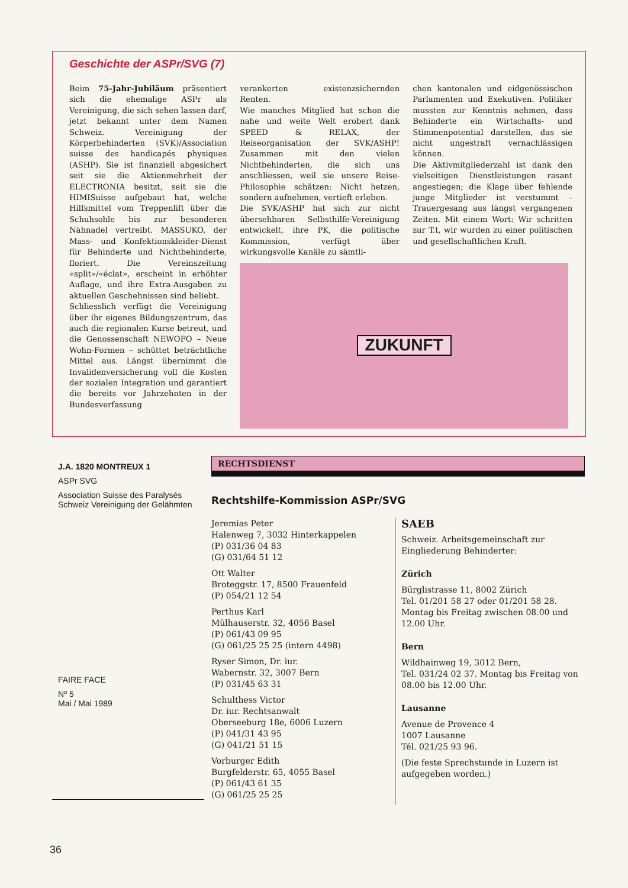Geschichte der ASPr/SVG (7)
Beim 75-Jahr-Jubiläum präsentiert sich die ehemalige ASPr als Vereinigung, die sich sehen lassen darf, jetzt bekannt unter dem Namen Schweiz. Vereinigung der Körperbehinderten (SVK)/Association suisse des handicapés physiques (ASHP). Sie ist finanziell abgesichert seit sie die Aktienmehrheit der ELECTRONIA besitzt, seit sie die HIMISuisse aufgebaut hat, welche Hilfsmittel vom Treppenlift über die Schuhsohle bis zur besonderen Nähnadel vertreibt. MASSUKO, der Mass- und Konfektionskleider-Dienst für Behinderte und Nichtbehinderte, floriert. Die Vereinszeitung «split»/«éclat», erscheint in erhöhter Auflage, und ihre Extra-Ausgaben zu aktuellen Geschehnissen sind beliebt.
Schliesslich verfügt die Vereinigung über ihr eigenes Bildungszentrum, das auch die regionalen Kurse betreut, und die Genossenschaft NEWOFO – Neue Wohn-Formen – schüttet beträchtliche Mittel aus. Längst übernimmt die Invalidenversicherung voll die Kosten der sozialen Integration und garantiert die bereits vor Jahrzehnten in der Bundesverfassung
verankerten existenzsichernden Renten.
Wie manches Mitglied hat schon die nahe und weite Welt erobert dank SPEED & RELAX, der Reiseorganisation der SVK/ASHP! Zusammen mit den vielen Nichtbehinderten, die sich uns anschliessen, weil sie unsere Reise-Philosophie schätzen: Nicht hetzen, sondern aufnehmen, vertieft erleben.
Die SVK/ASHP hat sich zur nicht übersehbaren Selbsthilfe-Vereinigung entwickelt, ihre PK, die politische Kommission, verfügt über wirkungsvolle Kanäle zu sämtli-
chen kantonalen und eidgenössischen Parlamenten und Exekutiven. Politiker mussten zur Kenntnis nehmen, dass Behinderte ein Wirtschafts- und Stimmenpotential darstellen, das sie nicht ungestraft vernachlässigen können.
Die Aktivmitgliederzahl ist dank den vielseitigen Dienstleistungen rasant angestiegen; die Klage über fehlende junge Mitglieder ist verstummt – Trauergesang aus längst vergangenen Zeiten. Mit einem Wort: Wir schritten zur T.t, wir wurden zu einer politischen und gesellschaftlichen Kraft.
ZUKUNFT
J.A. 1820 MONTREUX 1
ASPr SVG
Association Suisse des Paralysés
Schweiz Vereinigung der Gelähmten
FAIRE FACE
Nº 5
Mai / Mai 1989
RECHTSDIENST
Rechtshilfe-Kommission ASPr/SVG
Jeremias Peter
Halenweg 7, 3032 Hinterkappelen
(P) 031/36 04 83
(G) 031/64 51 12
Ott Walter
Broteggstr. 17, 8500 Frauenfeld
(P) 054/21 12 54
Perthus Karl
Mülhauserstr. 32, 4056 Basel
(P) 061/43 09 95
(G) 061/25 25 25 (intern 4498)
Ryser Simon, Dr. iur.
Wabernstr. 32, 3007 Bern
(P) 031/45 63 31
Schulthess Victor
Dr. iur. Rechtsanwalt
Oberseeburg 18e, 6006 Luzern
(P) 041/31 43 95
(G) 041/21 51 15
Vorburger Edith
Burgfelderstr. 65, 4055 Basel
(P) 061/43 61 35
(G) 061/25 25 25
SAEB
Schweiz. Arbeitsgemeinschaft zur Eingliederung Behinderter:
Zürich
Bürglistrasse 11, 8002 Zürich
Tel. 01/201 58 27 oder 01/201 58 28. Montag bis Freitag zwischen 08.00 und 12.00 Uhr.
Bern
Wildhainweg 19, 3012 Bern,
Tel. 031/24 02 37. Montag bis Freitag von 08.00 bis 12.00 Uhr.
Lausanne
Avenue de Provence 4
1007 Lausanne
Tél. 021/25 93 96.
(Die feste Sprechstunde in Luzern ist aufgegeben worden.)
36